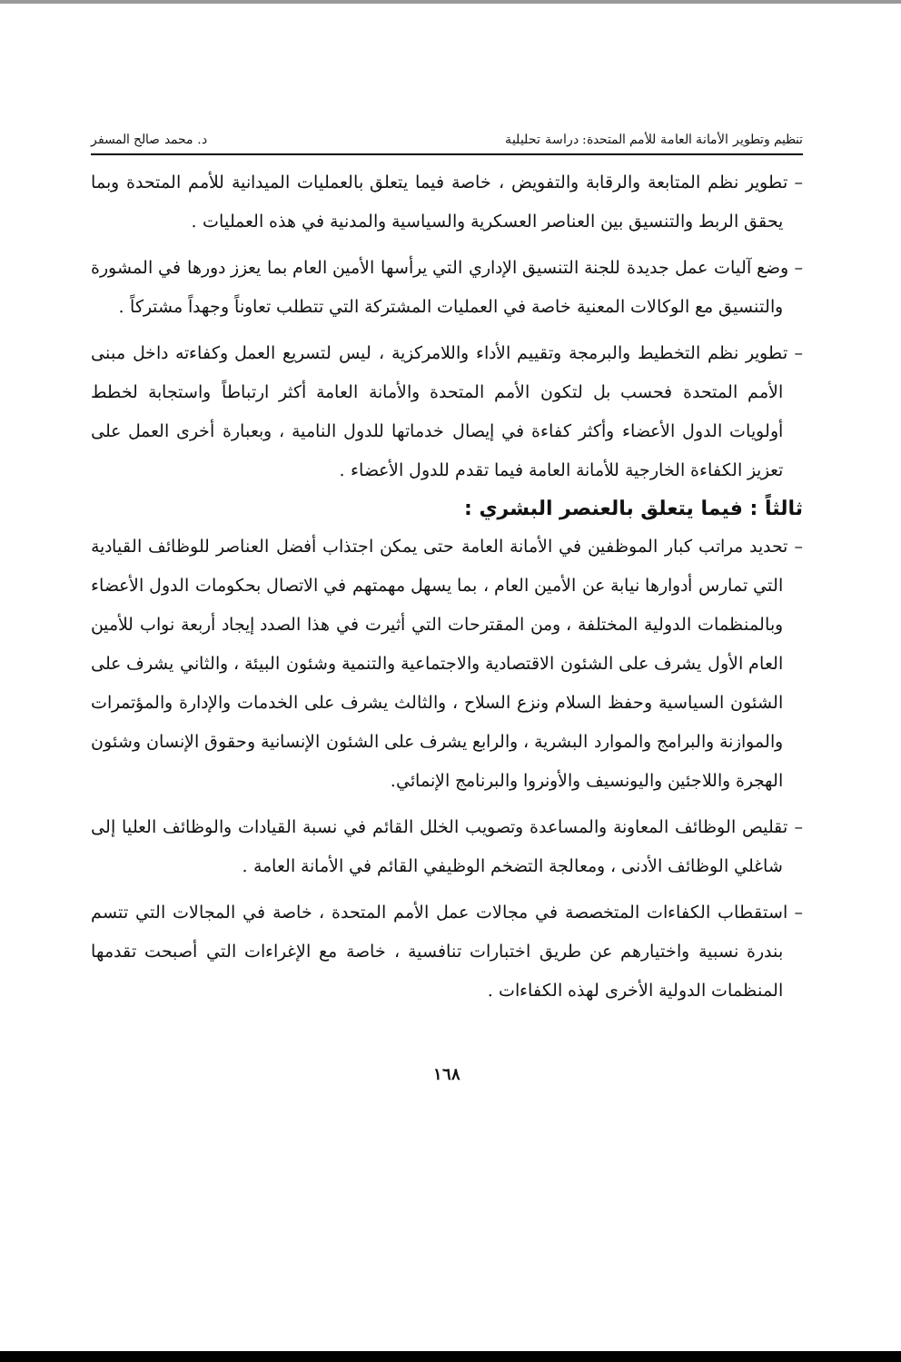تنظيم وتطوير الأمانة العامة للأمم المتحدة: دراسة تحليلية د. محمد صالح المسفر
– تطوير نظم المتابعة والرقابة والتفويض ، خاصة فيما يتعلق بالعمليات الميدانية للأمم المتحدة وبما يحقق الربط والتنسيق بين العناصر العسكرية والسياسية والمدنية في هذه العمليات .
– وضع آليات عمل جديدة للجنة التنسيق الإداري التي يرأسها الأمين العام بما يعزز دورها في المشورة والتنسيق مع الوكالات المعنية خاصة في العمليات المشتركة التي تتطلب تعاوناً وجهداً مشتركاً .
– تطوير نظم التخطيط والبرمجة وتقييم الأداء واللامركزية ، ليس لتسريع العمل وكفاءته داخل مبنى الأمم المتحدة فحسب بل لتكون الأمم المتحدة والأمانة العامة أكثر ارتباطاً واستجابة لخطط أولويات الدول الأعضاء وأكثر كفاءة في إيصال خدماتها للدول النامية ، وبعبارة أخرى العمل على تعزيز الكفاءة الخارجية للأمانة العامة فيما تقدم للدول الأعضاء .
ثالثاً : فيما يتعلق بالعنصر البشري :
– تحديد مراتب كبار الموظفين في الأمانة العامة حتى يمكن اجتذاب أفضل العناصر للوظائف القيادية التي تمارس أدوارها نيابة عن الأمين العام ، بما يسهل مهمتهم في الاتصال بحكومات الدول الأعضاء وبالمنظمات الدولية المختلفة ، ومن المقترحات التي أثيرت في هذا الصدد إيجاد أربعة نواب للأمين العام الأول يشرف على الشئون الاقتصادية والاجتماعية والتنمية وشئون البيئة ، والثاني يشرف على الشئون السياسية وحفظ السلام ونزع السلاح ، والثالث يشرف على الخدمات والإدارة والمؤتمرات والموازنة والبرامج والموارد البشرية ، والرابع يشرف على الشئون الإنسانية وحقوق الإنسان وشئون الهجرة واللاجئين واليونسيف والأونروا والبرنامج الإنمائي.
– تقليص الوظائف المعاونة والمساعدة وتصويب الخلل القائم في نسبة القيادات والوظائف العليا إلى شاغلي الوظائف الأدنى ، ومعالجة التضخم الوظيفي القائم في الأمانة العامة .
– استقطاب الكفاءات المتخصصة في مجالات عمل الأمم المتحدة ، خاصة في المجالات التي تتسم بندرة نسبية واختيارهم عن طريق اختبارات تنافسية ، خاصة مع الإغراءات التي أصبحت تقدمها المنظمات الدولية الأخرى لهذه الكفاءات .
١٦٨